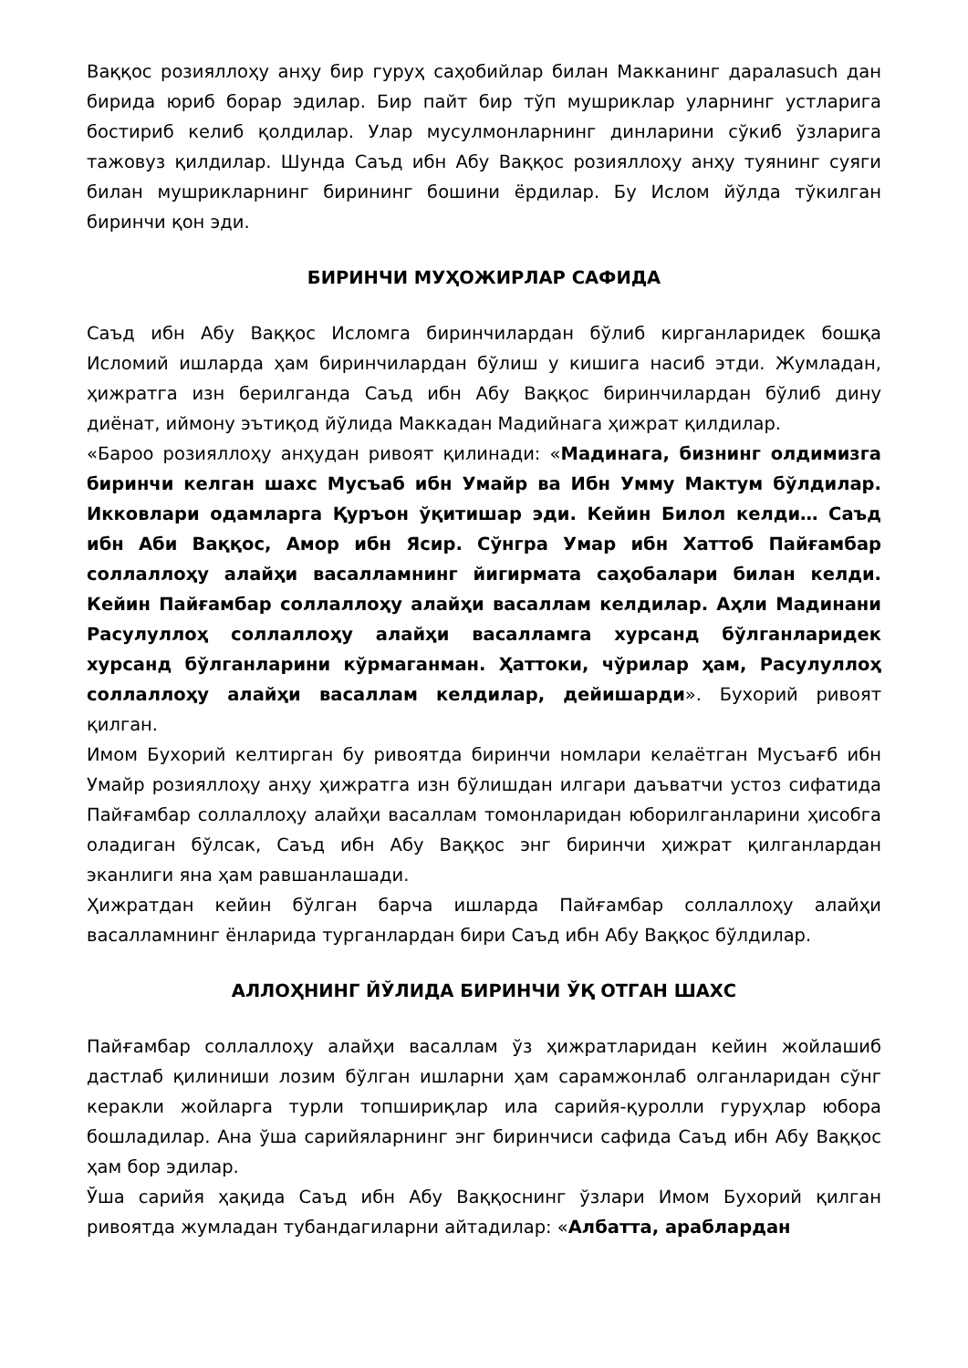Ваққос розияллоҳу анҳу бир гуруҳ саҳобийлар билан Макканинг даралаsuch дан бирида юриб борар эдилар. Бир пайт бир тўп мушриклар уларнинг устларига бостириб келиб қолдилар. Улар мусулмонларнинг динларини сўкиб ўзларига тажовуз қилдилар. Шунда Саъд ибн Абу Ваққос розияллоҳу анҳу туянинг суяги билан мушрикларнинг бирининг бошини ёрдилар. Бу Ислом йўлда тўкилган биринчи қон эди.
БИРИНЧИ МУҲОЖИРЛАР САФИДА
Саъд ибн Абу Ваққос Исломга биринчилардан бўлиб кирганларидек бошқа Исломий ишларда ҳам биринчилардан бўлиш у кишига насиб этди. Жумладан, ҳижратга изн берилганда Саъд ибн Абу Ваққос биринчилардан бўлиб дину диёнат, иймону эътиқод йўлида Маккадан Мадийнага ҳижрат қилдилар.
«Бароо розияллоҳу анҳудан ривоят қилинади: «Мадинага, бизнинг олдимизга биринчи келган шахс Мусъаб ибн Умайр ва Ибн Умму Мактум бўлдилар. Икковлари одамларга Қуръон ўқитишар эди. Кейин Билол келди… Саъд ибн Аби Ваққос, Амор ибн Ясир. Сўнгра Умар ибн Хаттоб Пайғамбар соллаллоҳу алайҳи васалламнинг йигирмата саҳобалари билан келди. Кейин Пайғамбар соллаллоҳу алайҳи васаллам келдилар. Аҳли Мадинани Расулуллоҳ соллаллоҳу алайҳи васалламга хурсанд бўлганларидек хурсанд бўлганларини кўрмаганман. Ҳаттоки, чўрилар ҳам, Расулуллоҳ соллаллоҳу алайҳи васаллам келдилар, дейишарди». Бухорий ривоят қилган.
Имом Бухорий келтирган бу ривоятда биринчи номлари келаётган Мусъағб ибн Умайр розияллоҳу анҳу ҳижратга изн бўлишдан илгари даъватчи устоз сифатида Пайғамбар соллаллоҳу алайҳи васаллам томонларидан юборилганларини ҳисобга оладиган бўлсак, Саъд ибн Абу Ваққос энг биринчи ҳижрат қилганлардан эканлиги яна ҳам равшанлашади.
Ҳижратдан кейин бўлган барча ишларда Пайғамбар соллаллоҳу алайҳи васалламнинг ёнларида турганлардан бири Саъд ибн Абу Ваққос бўлдилар.
АЛЛОҲНИНГ ЙЎЛИДА БИРИНЧИ ЎҚ ОТГАН ШАХС
Пайғамбар соллаллоҳу алайҳи васаллам ўз ҳижратларидан кейин жойлашиб дастлаб қилиниши лозим бўлган ишларни ҳам сарамжонлаб олганларидан сўнг керакли жойларга турли топшириқлар ила сарийя-қуролли гуруҳлар юбора бошладилар. Ана ўша сарийяларнинг энг биринчиси сафида Саъд ибн Абу Ваққос ҳам бор эдилар.
Ўша сарийя ҳақида Саъд ибн Абу Ваққоснинг ўзлари Имом Бухорий қилган ривоятда жумладан тубандагиларни айтадилар: «Албатта, араблардан